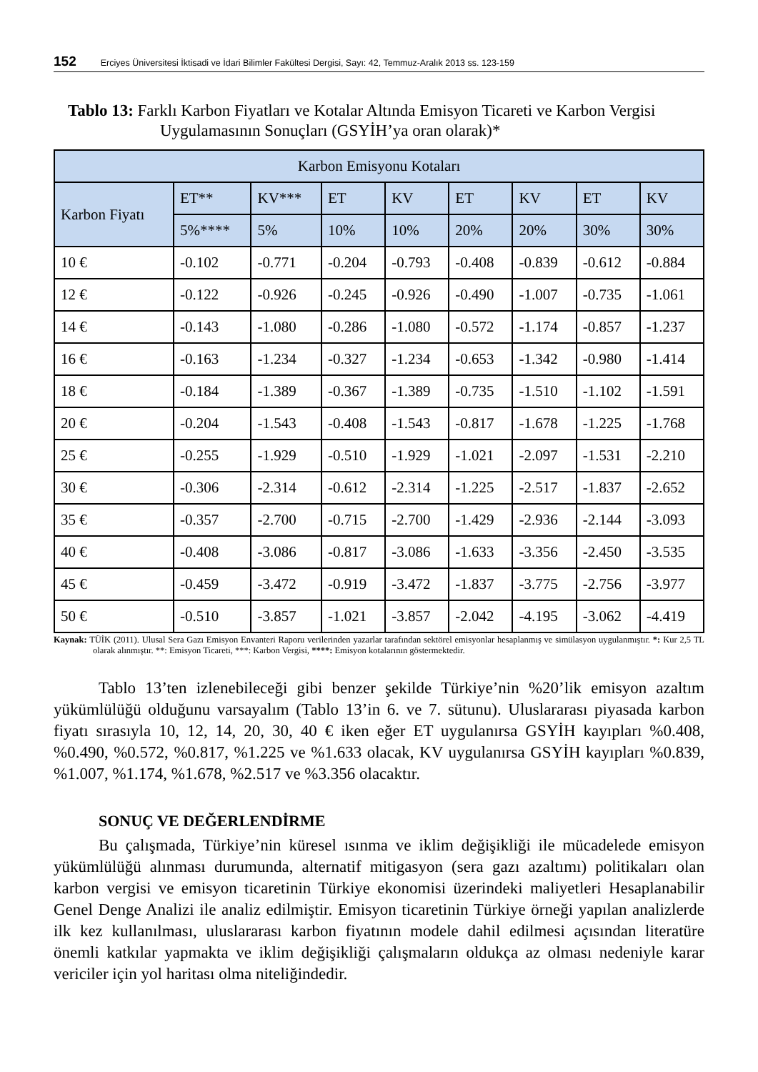152 Erciyes Üniversitesi İktisadi ve İdari Bilimler Fakültesi Dergisi, Sayı: 42, Temmuz-Aralık 2013 ss. 123-159
Tablo 13: Farklı Karbon Fiyatları ve Kotalar Altında Emisyon Ticareti ve Karbon Vergisi Uygulamasının Sonuçları (GSYİH’ya oran olarak)*
| Karbon Emisyonu Kotaları | | | | | | | | |
| Karbon Fiyatı | ET** | KV*** | ET | KV | ET | KV | ET | KV |
| | 5%**** | 5% | 10% | 10% | 20% | 20% | 30% | 30% |
| 10 € | -0.102 | -0.771 | -0.204 | -0.793 | -0.408 | -0.839 | -0.612 | -0.884 |
| 12 € | -0.122 | -0.926 | -0.245 | -0.926 | -0.490 | -1.007 | -0.735 | -1.061 |
| 14 € | -0.143 | -1.080 | -0.286 | -1.080 | -0.572 | -1.174 | -0.857 | -1.237 |
| 16 € | -0.163 | -1.234 | -0.327 | -1.234 | -0.653 | -1.342 | -0.980 | -1.414 |
| 18 € | -0.184 | -1.389 | -0.367 | -1.389 | -0.735 | -1.510 | -1.102 | -1.591 |
| 20 € | -0.204 | -1.543 | -0.408 | -1.543 | -0.817 | -1.678 | -1.225 | -1.768 |
| 25 € | -0.255 | -1.929 | -0.510 | -1.929 | -1.021 | -2.097 | -1.531 | -2.210 |
| 30 € | -0.306 | -2.314 | -0.612 | -2.314 | -1.225 | -2.517 | -1.837 | -2.652 |
| 35 € | -0.357 | -2.700 | -0.715 | -2.700 | -1.429 | -2.936 | -2.144 | -3.093 |
| 40 € | -0.408 | -3.086 | -0.817 | -3.086 | -1.633 | -3.356 | -2.450 | -3.535 |
| 45 € | -0.459 | -3.472 | -0.919 | -3.472 | -1.837 | -3.775 | -2.756 | -3.977 |
| 50 € | -0.510 | -3.857 | -1.021 | -3.857 | -2.042 | -4.195 | -3.062 | -4.419 |
Kaynak: TÜİK (2011). Ulusal Sera Gazı Emisyon Envanteri Raporu verilerinden yazarlar tarafından sektörel emisyonlar hesaplanmış ve simülasyon uygulanmıştır. *: Kur 2,5 TL olarak alınmıştır. **: Emisyon Ticareti, ***: Karbon Vergisi, ****: Emisyon kotalarının göstermektedir.
Tablo 13’ten izlenebileceği gibi benzer şekilde Türkiye’nin %20’lik emisyon azaltım yükümlülüğü olduğunu varsayalım (Tablo 13’in 6. ve 7. sütunu). Uluslararası piyasada karbon fiyatı sırasıyla 10, 12, 14, 20, 30, 40 € iken eğer ET uygulanırsa GSYİH kayıpları %0.408, %0.490, %0.572, %0.817, %1.225 ve %1.633 olacak, KV uygulanırsa GSYİH kayıpları %0.839, %1.007, %1.174, %1.678, %2.517 ve %3.356 olacaktır.
SONUÇ VE DEĞERLENDİRME
Bu çalışmada, Türkiye’nin küresel ısınma ve iklim değişikliği ile mücadelede emisyon yükümlülüğü alınması durumunda, alternatif mitigasyon (sera gazı azaltımı) politikaları olan karbon vergisi ve emisyon ticaretinin Türkiye ekonomisi üzerindeki maliyetleri Hesaplanabilir Genel Denge Analizi ile analiz edilmiştir. Emisyon ticaretinin Türkiye örneği yapılan analizlerde ilk kez kullanılması, uluslararası karbon fiyatının modele dahil edilmesi açısından literatüre önemli katkılar yapmakta ve iklim değişikliği çalışmaların oldukça az olması nedeniyle karar vericiler için yol haritası olma niteliğindedir.